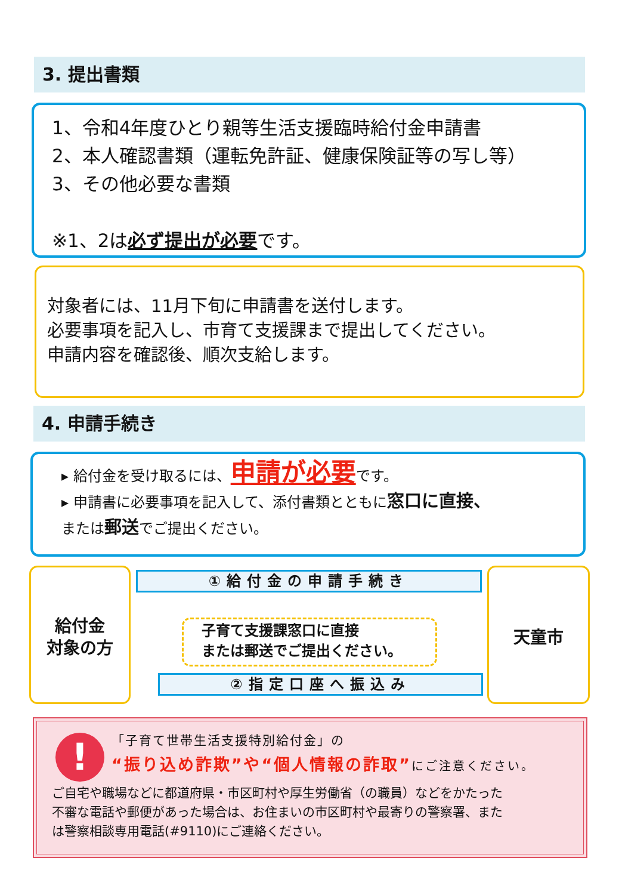3. 提出書類
1、令和4年度ひとり親等生活支援臨時給付金申請書
2、本人確認書類（運転免許証、健康保険証等の写し等）
3、その他必要な書類
※1、2は必ず提出が必要です。
対象者には、11月下旬に申請書を送付します。
必要事項を記入し、市育て支援課まで提出してください。
申請内容を確認後、順次支給します。
4. 申請手続き
▸ 給付金を受け取るには、申請が必要です。
▸ 申請書に必要事項を記入して、添付書類とともに窓口に直接、
または郵送でご提出ください。
給付金
対象の方
①給付金の申請手続き
子育て支援課窓口に直接
または郵送でご提出ください。
②指定口座へ振込み
天童市
!
「子育て世帯生活支援特別給付金」の
“振り込め詐欺”や“個人情報の詐取”にご注意ください。
ご自宅や職場などに都道府県・市区町村や厚生労働省（の職員）などをかたった
不審な電話や郵便があった場合は、お住まいの市区町村や最寄りの警察署、また
は警察相談専用電話(#9110)にご連絡ください。